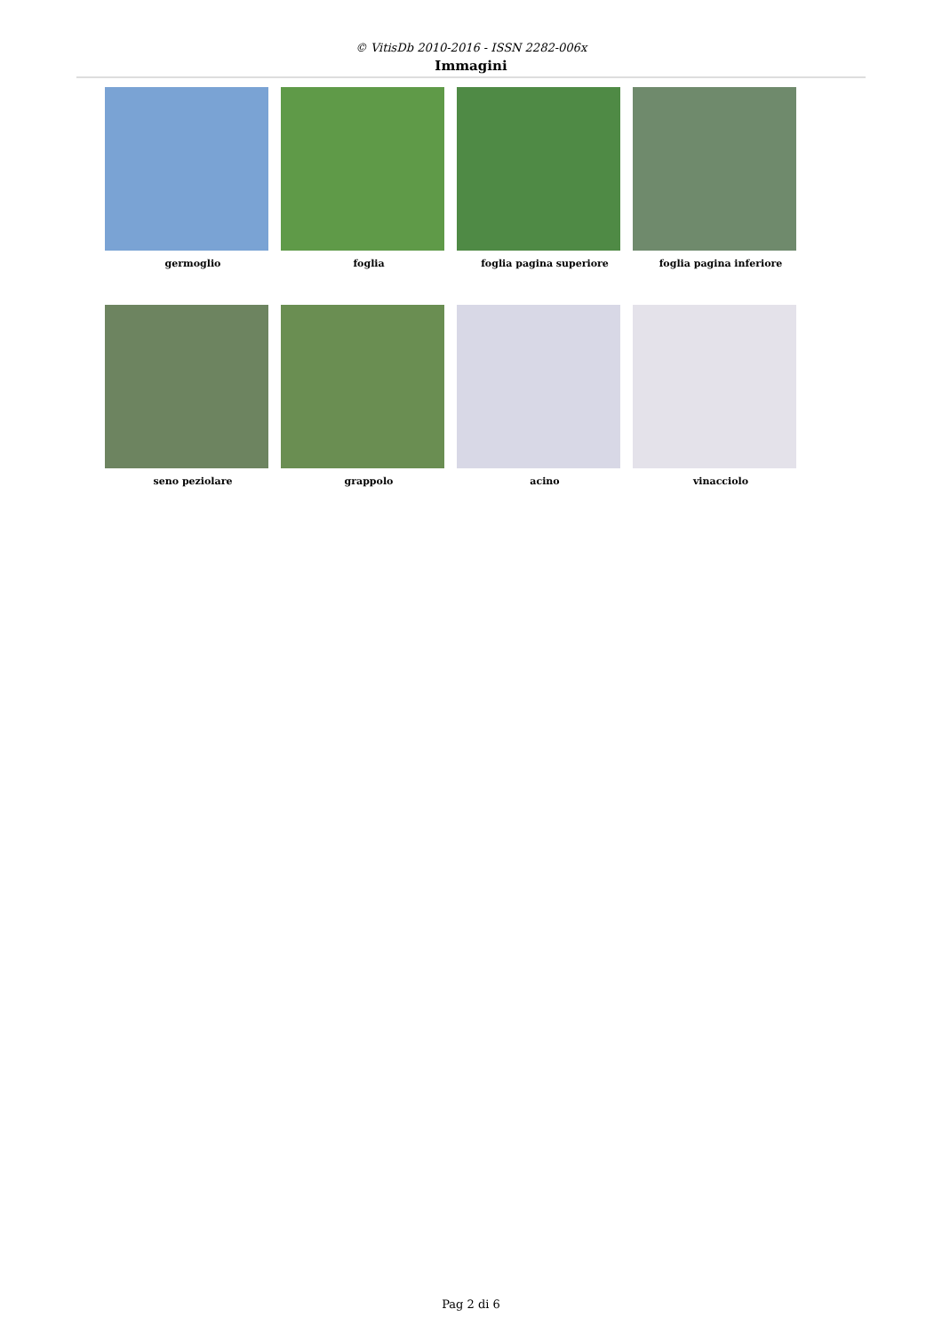© VitisDb 2010-2016 - ISSN 2282-006x
Immagini
germoglio foglia foglia pagina superiore foglia pagina inferiore
seno peziolare grappolo acino vinacciolo
Pag 2 di 6